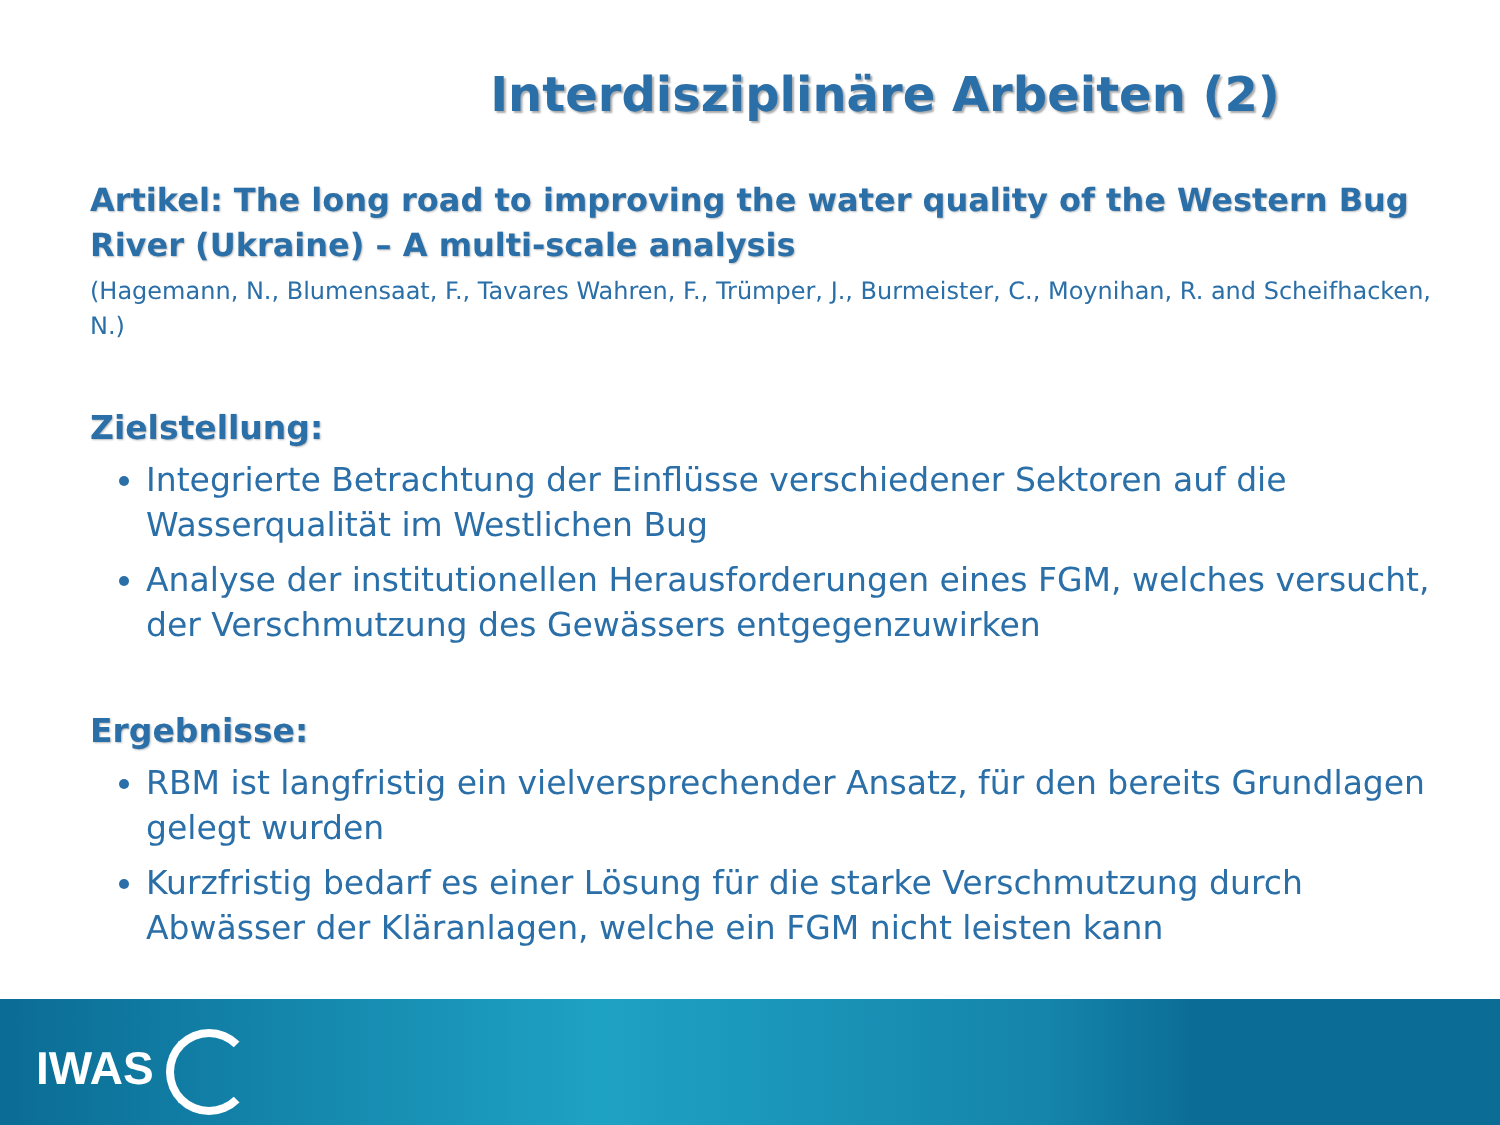Interdisziplinäre Arbeiten (2)
Artikel: The long road to improving the water quality of the Western Bug River (Ukraine) – A multi-scale analysis
(Hagemann, N., Blumensaat, F., Tavares Wahren, F., Trümper, J., Burmeister, C., Moynihan, R. and Scheifhacken, N.)
Zielstellung:
Integrierte Betrachtung der Einflüsse verschiedener Sektoren auf die Wasserqualität im Westlichen Bug
Analyse der institutionellen Herausforderungen eines FGM, welches versucht, der Verschmutzung des Gewässers entgegenzuwirken
Ergebnisse:
RBM ist langfristig ein vielversprechender Ansatz, für den bereits Grundlagen gelegt wurden
Kurzfristig bedarf es einer Lösung für die starke Verschmutzung durch Abwässer der Kläranlagen, welche ein FGM nicht leisten kann
IWAS